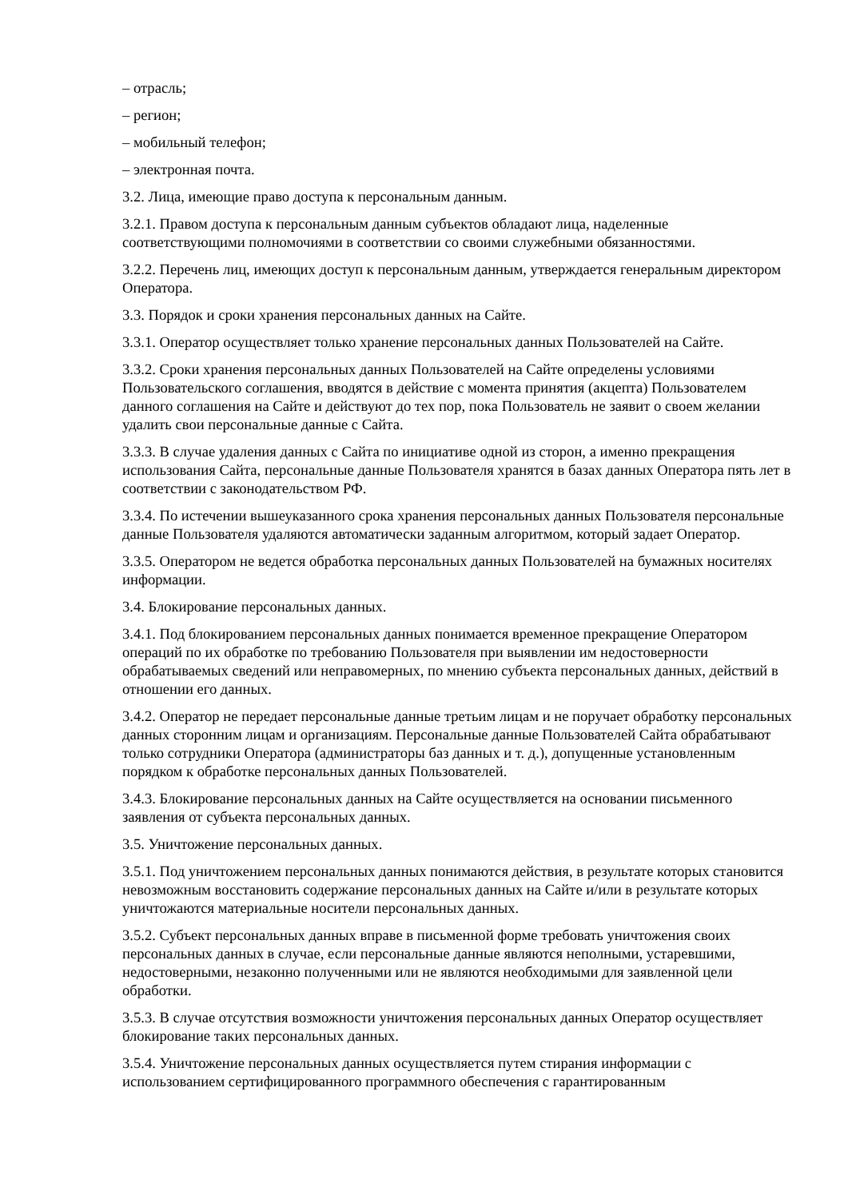– отрасль;
– регион;
– мобильный телефон;
– электронная почта.
3.2. Лица, имеющие право доступа к персональным данным.
3.2.1. Правом доступа к персональным данным субъектов обладают лица, наделенные соответствующими полномочиями в соответствии со своими служебными обязанностями.
3.2.2. Перечень лиц, имеющих доступ к персональным данным, утверждается генеральным директором Оператора.
3.3. Порядок и сроки хранения персональных данных на Сайте.
3.3.1. Оператор осуществляет только хранение персональных данных Пользователей на Сайте.
3.3.2. Сроки хранения персональных данных Пользователей на Сайте определены условиями Пользовательского соглашения, вводятся в действие с момента принятия (акцепта) Пользователем данного соглашения на Сайте и действуют до тех пор, пока Пользователь не заявит о своем желании удалить свои персональные данные с Сайта.
3.3.3. В случае удаления данных с Сайта по инициативе одной из сторон, а именно прекращения использования Сайта, персональные данные Пользователя хранятся в базах данных Оператора пять лет в соответствии с законодательством РФ.
3.3.4. По истечении вышеуказанного срока хранения персональных данных Пользователя персональные данные Пользователя удаляются автоматически заданным алгоритмом, который задает Оператор.
3.3.5. Оператором не ведется обработка персональных данных Пользователей на бумажных носителях информации.
3.4. Блокирование персональных данных.
3.4.1. Под блокированием персональных данных понимается временное прекращение Оператором операций по их обработке по требованию Пользователя при выявлении им недостоверности обрабатываемых сведений или неправомерных, по мнению субъекта персональных данных, действий в отношении его данных.
3.4.2. Оператор не передает персональные данные третьим лицам и не поручает обработку персональных данных сторонним лицам и организациям. Персональные данные Пользователей Сайта обрабатывают только сотрудники Оператора (администраторы баз данных и т. д.), допущенные установленным порядком к обработке персональных данных Пользователей.
3.4.3. Блокирование персональных данных на Сайте осуществляется на основании письменного заявления от субъекта персональных данных.
3.5. Уничтожение персональных данных.
3.5.1. Под уничтожением персональных данных понимаются действия, в результате которых становится невозможным восстановить содержание персональных данных на Сайте и/или в результате которых уничтожаются материальные носители персональных данных.
3.5.2. Субъект персональных данных вправе в письменной форме требовать уничтожения своих персональных данных в случае, если персональные данные являются неполными, устаревшими, недостоверными, незаконно полученными или не являются необходимыми для заявленной цели обработки.
3.5.3. В случае отсутствия возможности уничтожения персональных данных Оператор осуществляет блокирование таких персональных данных.
3.5.4. Уничтожение персональных данных осуществляется путем стирания информации с использованием сертифицированного программного обеспечения с гарантированным